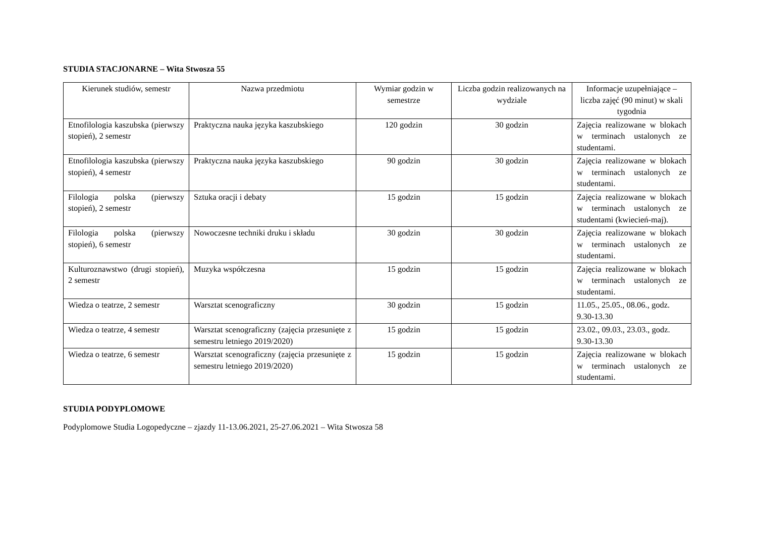STUDIA STACJONARNE – Wita Stwosza 55
| Kierunek studiów, semestr | Nazwa przedmiotu | Wymiar godzin w semestrze | Liczba godzin realizowanych na wydziale | Informacje uzupełniające – liczba zajęć (90 minut) w skali tygodnia |
| --- | --- | --- | --- | --- |
| Etnofilologia kaszubska (pierwszy stopień), 2 semestr | Praktyczna nauka języka kaszubskiego | 120 godzin | 30 godzin | Zajęcia realizowane w blokach w terminach ustalonych ze studentami. |
| Etnofilologia kaszubska (pierwszy stopień), 4 semestr | Praktyczna nauka języka kaszubskiego | 90 godzin | 30 godzin | Zajęcia realizowane w blokach w terminach ustalonych ze studentami. |
| Filologia polska (pierwszy stopień), 2 semestr | Sztuka oracji i debaty | 15 godzin | 15 godzin | Zajęcia realizowane w blokach w terminach ustalonych ze studentami (kwiecień-maj). |
| Filologia polska (pierwszy stopień), 6 semestr | Nowoczesne techniki druku i składu | 30 godzin | 30 godzin | Zajęcia realizowane w blokach w terminach ustalonych ze studentami. |
| Kulturoznawstwo (drugi stopień), 2 semestr | Muzyka współczesna | 15 godzin | 15 godzin | Zajęcia realizowane w blokach w terminach ustalonych ze studentami. |
| Wiedza o teatrze, 2 semestr | Warsztat scenograficzny | 30 godzin | 15 godzin | 11.05., 25.05., 08.06., godz. 9.30-13.30 |
| Wiedza o teatrze, 4 semestr | Warsztat scenograficzny (zajęcia przesunięte z semestru letniego 2019/2020) | 15 godzin | 15 godzin | 23.02., 09.03., 23.03., godz. 9.30-13.30 |
| Wiedza o teatrze, 6 semestr | Warsztat scenograficzny (zajęcia przesunięte z semestru letniego 2019/2020) | 15 godzin | 15 godzin | Zajęcia realizowane w blokach w terminach ustalonych ze studentami. |
STUDIA PODYPLOMOWE
Podyplomowe Studia Logopedyczne – zjazdy 11-13.06.2021, 25-27.06.2021 – Wita Stwosza 58